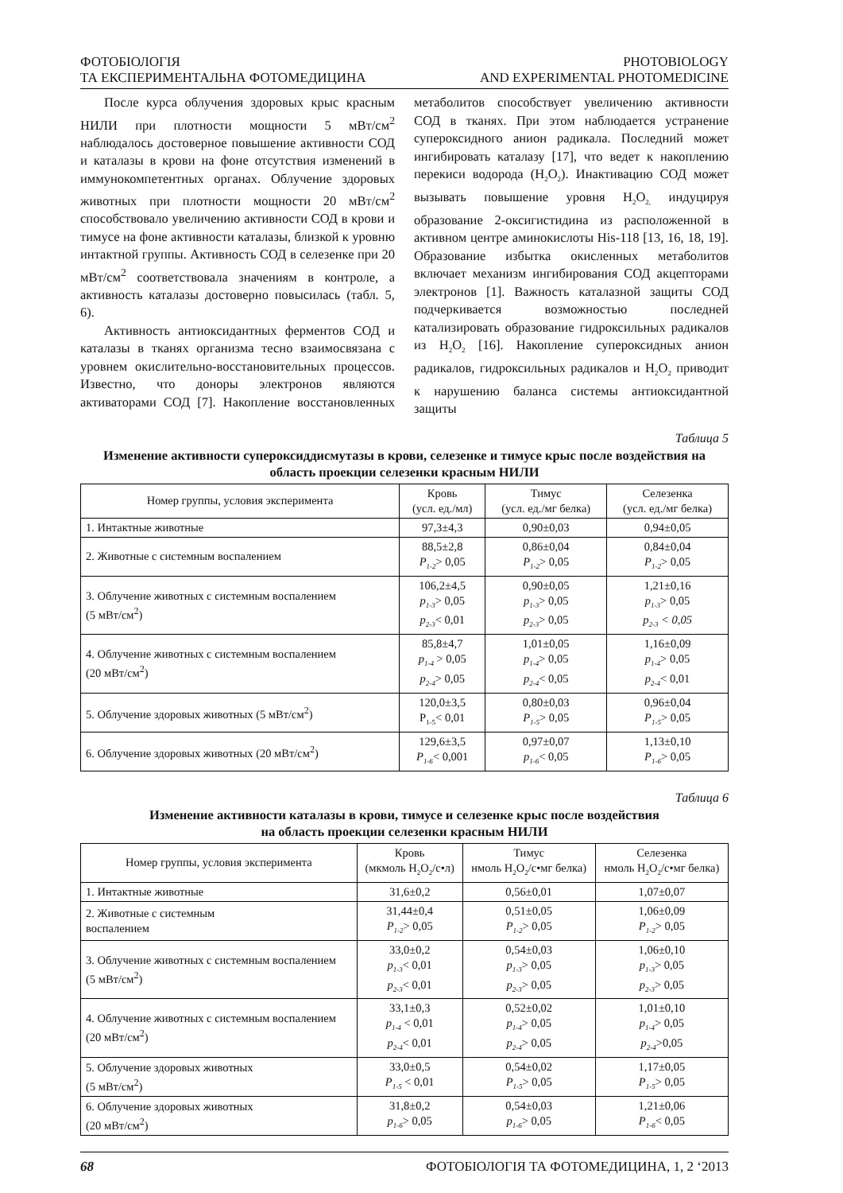ФОТОБІОЛОГІЯ
ТА ЕКСПЕРИМЕНТАЛЬНА ФОТОМЕДИЦИНА
PHOTOBIOLOGY
AND EXPERIMENTAL PHOTOMEDICINE
После курса облучения здоровых крыс красным НИЛИ при плотности мощности 5 мВт/см<sup>2</sup> наблюдалось достоверное повышение активности СОД и каталазы в крови на фоне отсутствия изменений в иммунокомпетентных органах. Облучение здоровых животных при плотности мощности 20 мВт/см<sup>2</sup> способствовало увеличению активности СОД в крови и тимусе на фоне активности каталазы, близкой к уровню интактной группы. Активность СОД в селезенке при 20 мВт/см<sup>2</sup> соответствовала значениям в контроле, а активность каталазы достоверно повысилась (табл. 5, 6).
Активность антиоксидантных ферментов СОД и каталазы в тканях организма тесно взаимосвязана с уровнем окислительно-восстановительных процессов. Известно, что доноры электронов являются активаторами СОД [7]. Накопление восстановленных метаболитов способствует увеличению активности СОД в тканях. При этом наблюдается устранение супероксидного анион радикала. Последний может ингибировать каталазу [17], что ведет к накоплению перекиси водорода (H<sub>2</sub>O<sub>2</sub>). Инактивацию СОД может вызывать повышение уровня H<sub>2</sub>O<sub>2,</sub> индуцируя образование 2-оксигистидина из расположенной в активном центре аминокислоты His-118 [13, 16, 18, 19]. Образование избытка окисленных метаболитов включает механизм ингибирования СОД акцепторами электронов [1]. Важность каталазной защиты СОД подчеркивается возможностью последней катализировать образование гидроксильных радикалов из H<sub>2</sub>O<sub>2</sub> [16]. Накопление супероксидных анион радикалов, гидроксильных радикалов и H<sub>2</sub>O<sub>2</sub> приводит к нарушению баланса системы антиоксидантной защиты
Таблица 5
Изменение активности супероксиддисмутазы в крови, селезенке и тимусе крыс после воздействия на область проекции селезенки красным НИЛИ
| Номер группы, условия эксперимента | Кровь (усл. ед./мл) | Тимус (усл. ед./мг белка) | Селезенка (усл. ед./мг белка) |
| --- | --- | --- | --- |
| 1. Интактные животные | 97,3±4,3 | 0,90±0,03 | 0,94±0,05 |
| 2. Животные с системным воспалением | 88,5±2,8 P<sub>1-2</sub> > 0,05 | 0,86±0,04 P<sub>1-2</sub> > 0,05 | 0,84±0,04 P<sub>1-2</sub> > 0,05 |
| 3. Облучение животных с системным воспалением (5 мВт/см<sup>2</sup>) | 106,2±4,5 p<sub>1-3</sub> > 0,05 p<sub>2-3</sub> < 0,01 | 0,90±0,05 p<sub>1-3</sub> > 0,05 p<sub>2-3</sub> > 0,05 | 1,21±0,16 p<sub>1-3</sub> > 0,05 p<sub>2-3</sub> < 0,05 |
| 4. Облучение животных с системным воспалением (20 мВт/см<sup>2</sup>) | 85,8±4,7 p<sub>1-4</sub> > 0,05 p<sub>2-4</sub> > 0,05 | 1,01±0,05 p<sub>1-4</sub> > 0,05 p<sub>2-4</sub> < 0,05 | 1,16±0,09 p<sub>1-4</sub> > 0,05 p<sub>2-4</sub> < 0,01 |
| 5. Облучение здоровых животных (5 мВт/см<sup>2</sup>) | 120,0±3,5 P<sub>1-5</sub>< 0,01 | 0,80±0,03 P<sub>1-5</sub> > 0,05 | 0,96±0,04 P<sub>1-5</sub> > 0,05 |
| 6. Облучение здоровых животных (20 мВт/см<sup>2</sup>) | 129,6±3,5 P<sub>1-6</sub> < 0,001 | 0,97±0,07 p<sub>1-6</sub> < 0,05 | 1,13±0,10 P<sub>1-6</sub> > 0,05 |
Таблица 6
Изменение активности каталазы в крови, тимусе и селезенке крыс после воздействия
на область проекции селезенки красным НИЛИ
| Номер группы, условия эксперимента | Кровь (мкмоль H<sub>2</sub>O<sub>2</sub>/с•л) | Тимус нмоль H<sub>2</sub>O<sub>2</sub>/с•мг белка) | Селезенка нмоль H<sub>2</sub>O<sub>2</sub>/с•мг белка) |
| --- | --- | --- | --- |
| 1. Интактные животные | 31,6±0,2 | 0,56±0,01 | 1,07±0,07 |
| 2. Животные с системным воспалением | 31,44±0,4 P<sub>1-2</sub> > 0,05 | 0,51±0,05 P<sub>1-2</sub> > 0,05 | 1,06±0,09 P<sub>1-2</sub> > 0,05 |
| 3. Облучение животных с системным воспалением (5 мВт/см<sup>2</sup>) | 33,0±0,2 p<sub>1-3</sub> < 0,01 p<sub>2-3</sub> < 0,01 | 0,54±0,03 p<sub>1-3</sub> > 0,05 p<sub>2-3</sub> > 0,05 | 1,06±0,10 p<sub>1-3</sub> > 0,05 p<sub>2-3</sub> > 0,05 |
| 4. Облучение животных с системным воспалением (20 мВт/см<sup>2</sup>) | 33,1±0,3 p<sub>1-4</sub> < 0,01 p<sub>2-4</sub> < 0,01 | 0,52±0,02 p<sub>1-4</sub> > 0,05 p<sub>2-4</sub> > 0,05 | 1,01±0,10 p<sub>1-4</sub> > 0,05 p<sub>2-4</sub> >0,05 |
| 5. Облучение здоровых животных (5 мВт/см<sup>2</sup>) | 33,0±0,5 P<sub>1-5</sub> < 0,01 | 0,54±0,02 P<sub>1-5</sub> > 0,05 | 1,17±0,05 P<sub>1-5</sub> > 0,05 |
| 6. Облучение здоровых животных (20 мВт/см<sup>2</sup>) | 31,8±0,2 p<sub>1-6</sub> > 0,05 | 0,54±0,03 p<sub>1-6</sub> > 0,05 | 1,21±0,06 P<sub>1-6</sub> < 0,05 |
68 ФОТОБІОЛОГІЯ ТА ФОТОМЕДИЦИНА, 1, 2 ‘2013